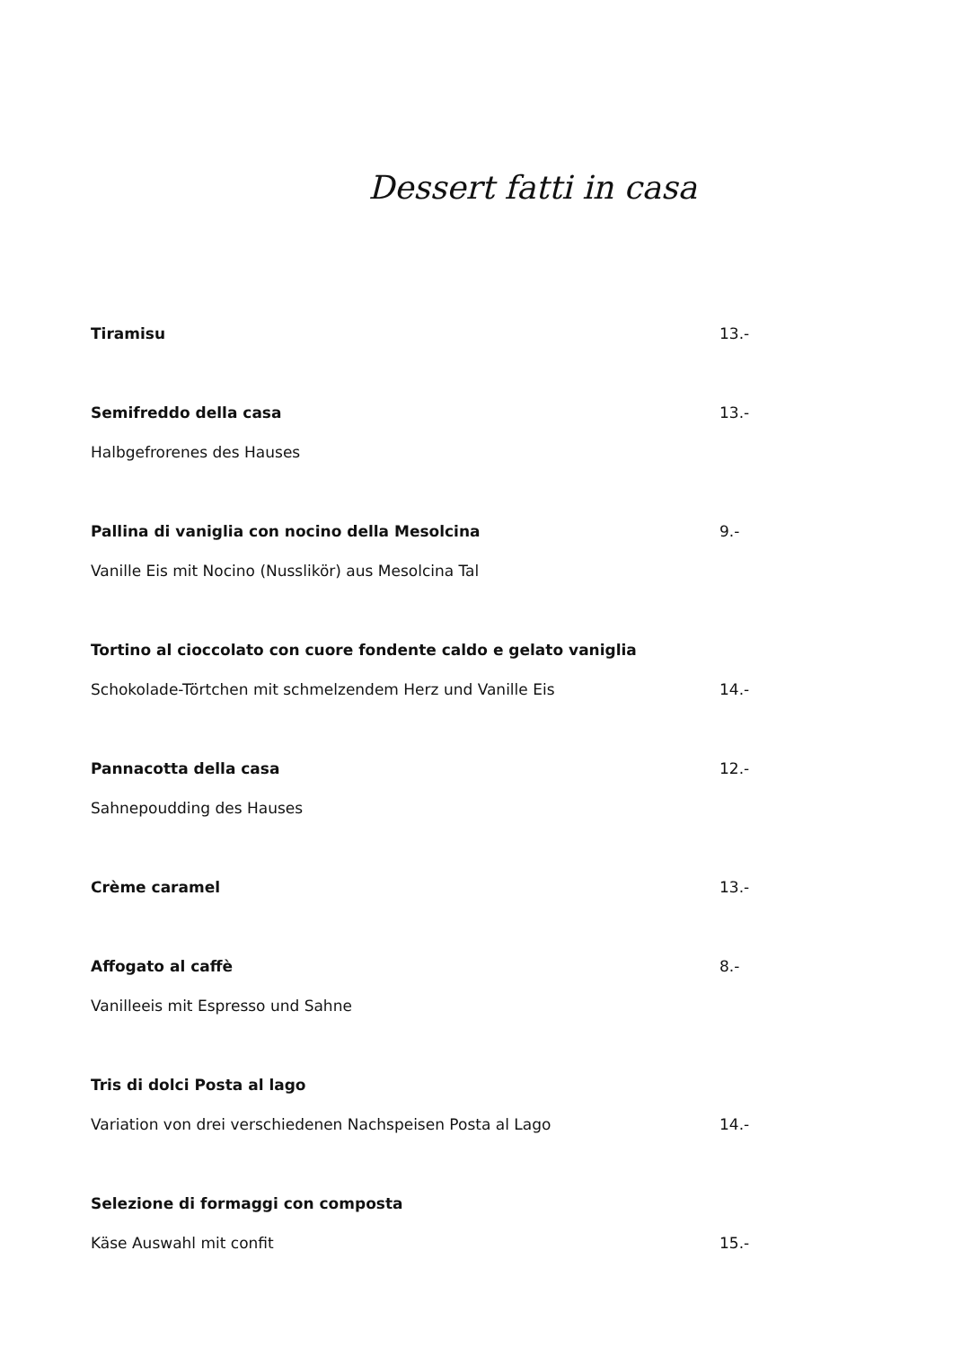Dessert fatti in casa
Tiramisu 13.-
Semifreddo della casa 13.-
Halbgefrorenes des Hauses
Pallina di vaniglia con nocino della Mesolcina 9.-
Vanille Eis mit Nocino (Nusslikör) aus Mesolcina Tal
Tortino al cioccolato con cuore fondente caldo e gelato vaniglia
Schokolade-Törtchen mit schmelzendem Herz und Vanille Eis 14.-
Pannacotta della casa 12.-
Sahnepoudding des Hauses
Crème caramel 13.-
Affogato al caffè 8.-
Vanilleeis mit Espresso und Sahne
Tris di dolci Posta al lago
Variation von drei verschiedenen Nachspeisen Posta al Lago 14.-
Selezione di formaggi con composta
Käse Auswahl mit confit 15.-